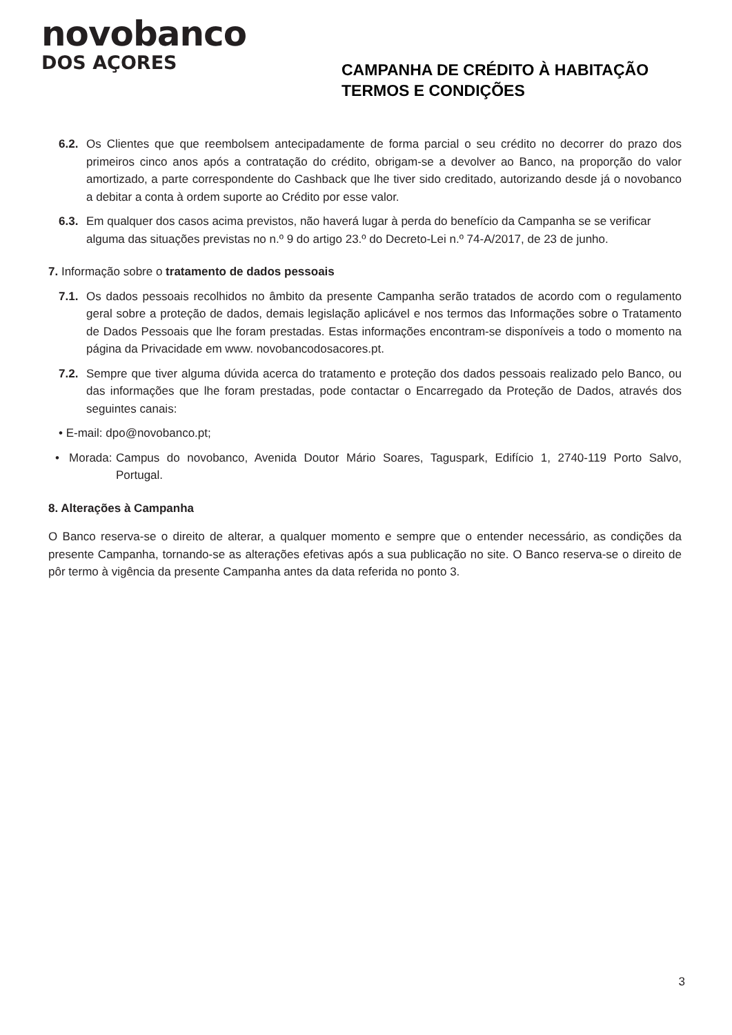novobanco
DOS AÇORES
CAMPANHA DE CRÉDITO À HABITAÇÃO
TERMOS E CONDIÇÕES
6.2. Os Clientes que que reembolsem antecipadamente de forma parcial o seu crédito no decorrer do prazo dos primeiros cinco anos após a contratação do crédito, obrigam-se a devolver ao Banco, na proporção do valor amortizado, a parte correspondente do Cashback que lhe tiver sido creditado, autorizando desde já o novobanco a debitar a conta à ordem suporte ao Crédito por esse valor.
6.3. Em qualquer dos casos acima previstos, não haverá lugar à perda do benefício da Campanha se se verificar alguma das situações previstas no n.º 9 do artigo 23.º do Decreto-Lei n.º 74-A/2017, de 23 de junho.
7. Informação sobre o tratamento de dados pessoais
7.1. Os dados pessoais recolhidos no âmbito da presente Campanha serão tratados de acordo com o regulamento geral sobre a proteção de dados, demais legislação aplicável e nos termos das Informações sobre o Tratamento de Dados Pessoais que lhe foram prestadas. Estas informações encontram-se disponíveis a todo o momento na página da Privacidade em www. novobancodosacores.pt.
7.2. Sempre que tiver alguma dúvida acerca do tratamento e proteção dos dados pessoais realizado pelo Banco, ou das informações que lhe foram prestadas, pode contactar o Encarregado da Proteção de Dados, através dos seguintes canais:
• E-mail: dpo@novobanco.pt;
• Morada: Campus do novobanco, Avenida Doutor Mário Soares, Taguspark, Edifício 1, 2740-119 Porto Salvo, Portugal.
8. Alterações à Campanha
O Banco reserva-se o direito de alterar, a qualquer momento e sempre que o entender necessário, as condições da presente Campanha, tornando-se as alterações efetivas após a sua publicação no site. O Banco reserva-se o direito de pôr termo à vigência da presente Campanha antes da data referida no ponto 3.
3